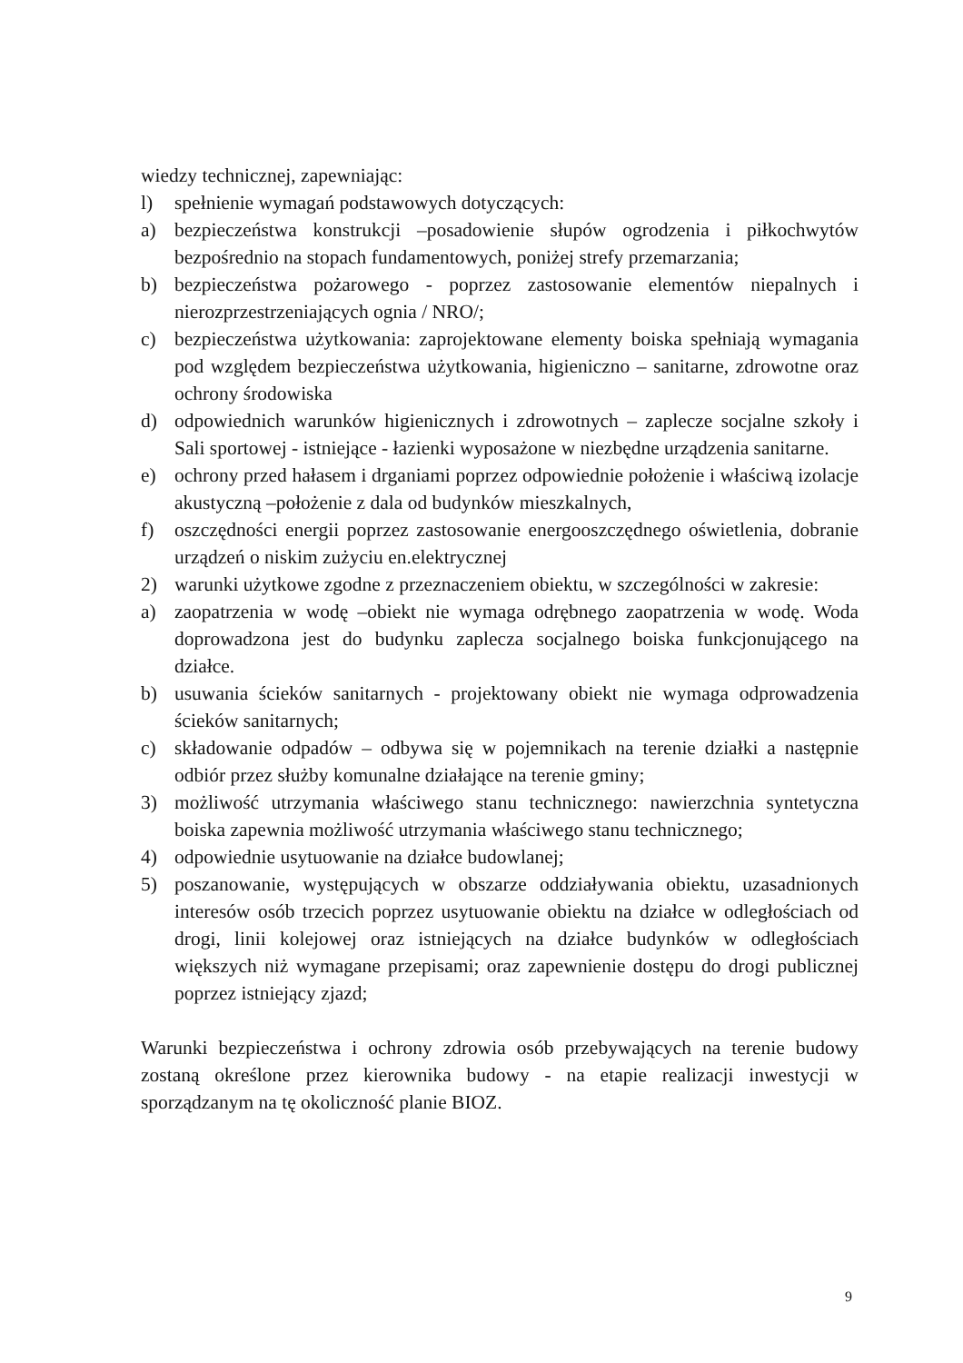wiedzy technicznej, zapewniając:
l) spełnienie wymagań podstawowych dotyczących:
a) bezpieczeństwa konstrukcji –posadowienie słupów ogrodzenia i piłkochwytów bezpośrednio na stopach fundamentowych, poniżej strefy przemarzania;
b) bezpieczeństwa pożarowego - poprzez zastosowanie elementów niepalnych i nierozprzestrzeniających ognia / NRO/;
c) bezpieczeństwa użytkowania: zaprojektowane elementy boiska spełniają wymagania pod względem bezpieczeństwa użytkowania, higieniczno – sanitarne, zdrowotne oraz ochrony środowiska
d) odpowiednich warunków higienicznych i zdrowotnych – zaplecze socjalne szkoły i Sali sportowej - istniejące - łazienki wyposażone w niezbędne urządzenia sanitarne.
e) ochrony przed hałasem i drganiami poprzez odpowiednie położenie i właściwą izolacje akustyczną –położenie z dala od budynków mieszkalnych,
f) oszczędności energii poprzez zastosowanie energooszczędnego oświetlenia, dobranie urządzeń o niskim zużyciu en.elektrycznej
2) warunki użytkowe zgodne z przeznaczeniem obiektu, w szczególności w zakresie:
a) zaopatrzenia w wodę –obiekt nie wymaga odrębnego zaopatrzenia w wodę. Woda doprowadzona jest do budynku zaplecza socjalnego boiska funkcjonującego na działce.
b) usuwania ścieków sanitarnych - projektowany obiekt nie wymaga odprowadzenia ścieków sanitarnych;
c) składowanie odpadów – odbywa się w pojemnikach na terenie działki a następnie odbiór przez służby komunalne działające na terenie gminy;
3) możliwość utrzymania właściwego stanu technicznego: nawierzchnia syntetyczna boiska zapewnia możliwość utrzymania właściwego stanu technicznego;
4) odpowiednie usytuowanie na działce budowlanej;
5) poszanowanie, występujących w obszarze oddziaływania obiektu, uzasadnionych interesów osób trzecich poprzez usytuowanie obiektu na działce w odległościach od drogi, linii kolejowej oraz istniejących na działce budynków w odległościach większych niż wymagane przepisami; oraz zapewnienie dostępu do drogi publicznej poprzez istniejący zjazd;
Warunki bezpieczeństwa i ochrony zdrowia osób przebywających na terenie budowy zostaną określone przez kierownika budowy - na etapie realizacji inwestycji w sporządzanym na tę okoliczność planie BIOZ.
9